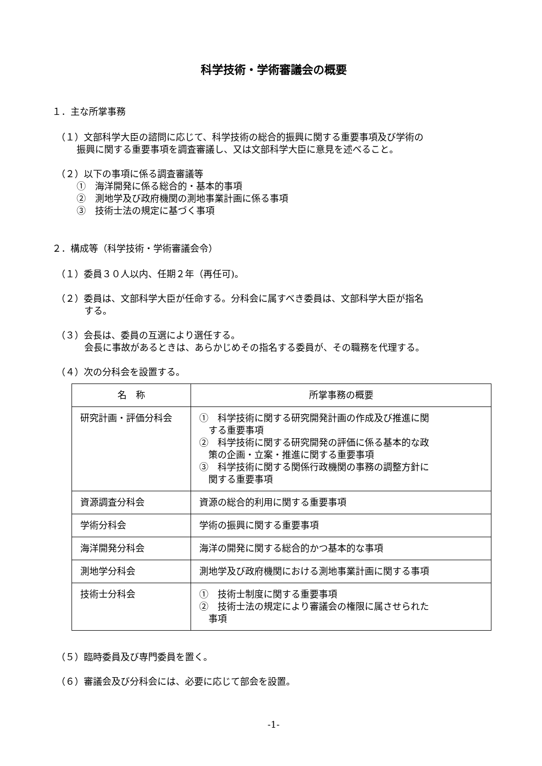科学技術・学術審議会の概要
１．主な所掌事務
（１）文部科学大臣の諮問に応じて、科学技術の総合的振興に関する重要事項及び学術の
振興に関する重要事項を調査審議し、又は文部科学大臣に意見を述べること。
（２）以下の事項に係る調査審議等
①　海洋開発に係る総合的・基本的事項
②　測地学及び政府機関の測地事業計画に係る事項
③　技術士法の規定に基づく事項
２．構成等（科学技術・学術審議会令）
（１）委員３０人以内、任期２年（再任可)。
（２）委員は、文部科学大臣が任命する。分科会に属すべき委員は、文部科学大臣が指名
する。
（３）会長は、委員の互選により選任する。
会長に事故があるときは、あらかじめその指名する委員が、その職務を代理する。
（４）次の分科会を設置する。
| 名 称 | 所掌事務の概要 |
| --- | --- |
| 研究計画・評価分科会 | ① 科学技術に関する研究開発計画の作成及び推進に関 する重要事項 ② 科学技術に関する研究開発の評価に係る基本的な政 策の企画・立案・推進に関する重要事項 ③ 科学技術に関する関係行政機関の事務の調整方針に 関する重要事項 |
| 資源調査分科会 | 資源の総合的利用に関する重要事項 |
| 学術分科会 | 学術の振興に関する重要事項 |
| 海洋開発分科会 | 海洋の開発に関する総合的かつ基本的な事項 |
| 測地学分科会 | 測地学及び政府機関における測地事業計画に関する事項 |
| 技術士分科会 | ① 技術士制度に関する重要事項 ② 技術士法の規定により審議会の権限に属させられた 事項 |
（５）臨時委員及び専門委員を置く。
（６）審議会及び分科会には、必要に応じて部会を設置。
-1-